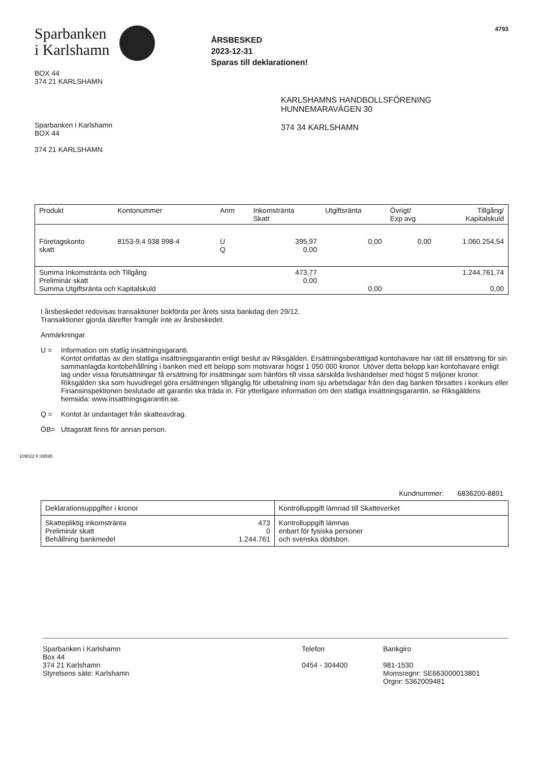Sparbanken
i Karlshamn
BOX 44
374 21 KARLSHAMN
ÅRSBESKED
2023-12-31
Sparas till deklarationen!
4793
Sparbanken i Karlshamn
BOX 44
374 21 KARLSHAMN
KARLSHAMNS HANDBOLLSFÖRENING
HUNNEMARAVÄGEN 30
374 34 KARLSHAMN
| Produkt | Kontonummer | Anm | Inkomstränta Skatt | Utgiftsränta | Övrigt/ Exp avg | Tillgång/ Kapitalskuld |
| --- | --- | --- | --- | --- | --- | --- |
| Företagskonto skatt | 8153-9,4 938 998-4 | U Q | 395,97 0,00 | 0,00 | 0,00 | 1.060.254,54 |
| Summa Inkomstränta och Tillgång Preliminär skatt Summa Utgiftsränta och Kapitalskuld | | | 473,77 0,00 | 0,00 | | 1.244.761,74 0,00 |
I årsbeskedet redovisas transaktioner bokförda per årets sista bankdag den 29/12.
Transaktioner gjorda därefter framgår inte av årsbeskedet.
Anmärkningar
U = Information om statlig insättningsgaranti.
Kontot omfattas av den statliga insättningsgarantin enligt beslut av Riksgälden. Ersättningsberättigad kontohavare har rätt till ersättning för sin sammanlagda kontobehållning i banken med ett belopp som motsvarar högst 1 050 000 kronor. Utöver detta belopp kan kontohavare enligt lag under vissa förutsättningar få ersättning för insättningar som hänförs till vissa särskilda livshändelser med högst 5 miljoner kronor. Riksgälden ska som huvudregel göra ersättningen tillgänglig för utbetalning inom sju arbetsdagar från den dag banken försattes i konkurs eller Finansinspektionen beslutade att garantin ska träda in. För ytterligare information om den statliga insättningsgarantin, se Riksgäldens hemsida: www.insattningsgarantin.se.
Q = Kontot är undantaget från skatteavdrag.
ÖB= Uttagsrätt finns för annan person.
109022 F:39595
Kundnummer: 6836200-8891
| Deklarationsuppgifter i kronor | | Kontrolluppgift lämnad till Skatteverket |
| Skattepliktig inkomstränta Preliminär skatt Behållning bankmedel | 473 0 1.244.761 | Kontrolluppgift lämnas enbart för fysiska personer och svenska dödsbon. |
Sparbanken i Karlshamn
Box 44
374 21 Karlshamn
Styrelsens säte: Karlshamn
Telefon
0454 - 304400
Bankgiro
981-1530
Momsregnr: SE663000013801
Orgnr: 5362009481